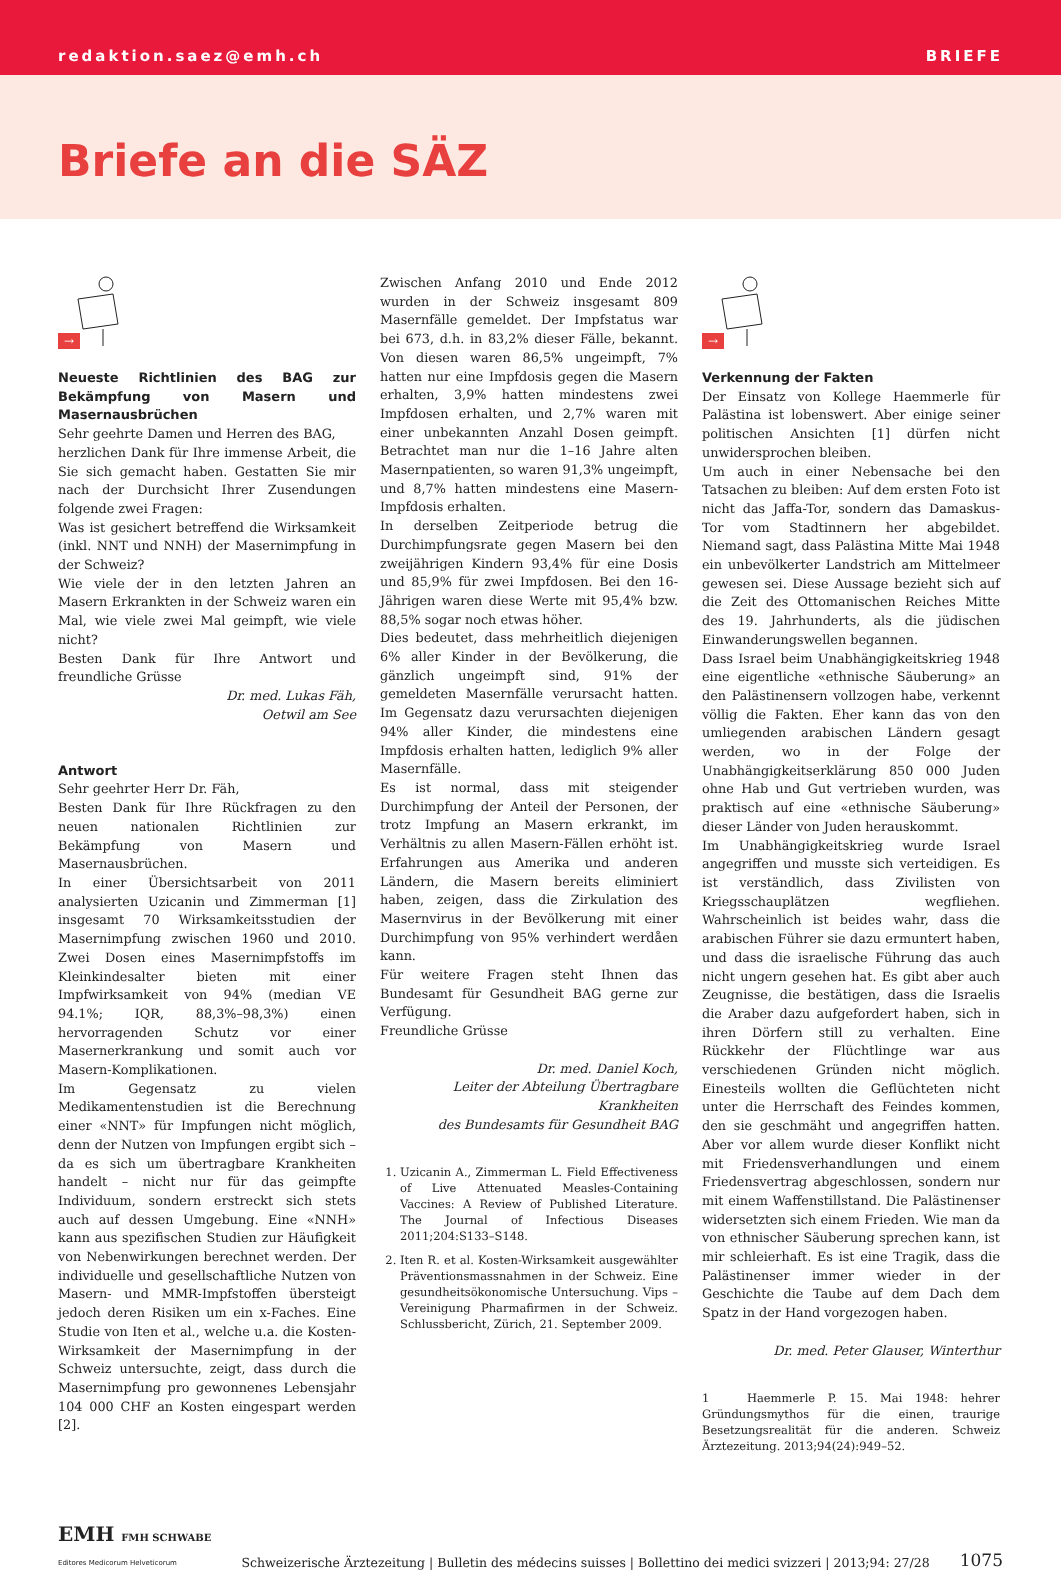redaktion.saez@emh.ch BRIEFE
Briefe an die SÄZ
→
Neueste Richtlinien des BAG zur Bekämpfung von Masern und Masernausbrüchen
Sehr geehrte Damen und Herren des BAG,
herzlichen Dank für Ihre immense Arbeit, die Sie sich gemacht haben. Gestatten Sie mir nach der Durchsicht Ihrer Zusendungen folgende zwei Fragen:
Was ist gesichert betreffend die Wirksamkeit (inkl. NNT und NNH) der Masernimpfung in der Schweiz?
Wie viele der in den letzten Jahren an Masern Erkrankten in der Schweiz waren ein Mal, wie viele zwei Mal geimpft, wie viele nicht?
Besten Dank für Ihre Antwort und freundliche Grüsse
Dr. med. Lukas Fäh,
Oetwil am See
Antwort
Sehr geehrter Herr Dr. Fäh,
Besten Dank für Ihre Rückfragen zu den neuen nationalen Richtlinien zur Bekämpfung von Masern und Masernausbrüchen.
In einer Übersichtsarbeit von 2011 analysierten Uzicanin und Zimmerman [1] insgesamt 70 Wirksamkeitsstudien der Masernimpfung zwischen 1960 und 2010. Zwei Dosen eines Masernimpfstoffs im Kleinkindesalter bieten mit einer Impfwirksamkeit von 94% (median VE 94.1%; IQR, 88,3%–98,3%) einen hervorragenden Schutz vor einer Masernerkrankung und somit auch vor Masern-Komplikationen.
Im Gegensatz zu vielen Medikamentenstudien ist die Berechnung einer «NNT» für Impfungen nicht möglich, denn der Nutzen von Impfungen ergibt sich – da es sich um übertragbare Krankheiten handelt – nicht nur für das geimpfte Individuum, sondern erstreckt sich stets auch auf dessen Umgebung. Eine «NNH» kann aus spezifischen Studien zur Häufigkeit von Nebenwirkungen berechnet werden. Der individuelle und gesellschaftliche Nutzen von Masern- und MMR-Impfstoffen übersteigt jedoch deren Risiken um ein x-Faches. Eine Studie von Iten et al., welche u.a. die Kosten-Wirksamkeit der Masernimpfung in der Schweiz untersuchte, zeigt, dass durch die Masernimpfung pro gewonnenes Lebensjahr 104 000 CHF an Kosten eingespart werden [2].
Zwischen Anfang 2010 und Ende 2012 wurden in der Schweiz insgesamt 809 Masernfälle gemeldet. Der Impfstatus war bei 673, d.h. in 83,2% dieser Fälle, bekannt. Von diesen waren 86,5% ungeimpft, 7% hatten nur eine Impfdosis gegen die Masern erhalten, 3,9% hatten mindestens zwei Impfdosen erhalten, und 2,7% waren mit einer unbekannten Anzahl Dosen geimpft. Betrachtet man nur die 1–16 Jahre alten Masernpatienten, so waren 91,3% ungeimpft, und 8,7% hatten mindestens eine Masern-Impfdosis erhalten.
In derselben Zeitperiode betrug die Durchimpfungsrate gegen Masern bei den zweijährigen Kindern 93,4% für eine Dosis und 85,9% für zwei Impfdosen. Bei den 16-Jährigen waren diese Werte mit 95,4% bzw. 88,5% sogar noch etwas höher.
Dies bedeutet, dass mehrheitlich diejenigen 6% aller Kinder in der Bevölkerung, die gänzlich ungeimpft sind, 91% der gemeldeten Masernfälle verursacht hatten. Im Gegensatz dazu verursachten diejenigen 94% aller Kinder, die mindestens eine Impfdosis erhalten hatten, lediglich 9% aller Masernfälle.
Es ist normal, dass mit steigender Durchimpfung der Anteil der Personen, der trotz Impfung an Masern erkrankt, im Verhältnis zu allen Masern-Fällen erhöht ist. Erfahrungen aus Amerika und anderen Ländern, die Masern bereits eliminiert haben, zeigen, dass die Zirkulation des Masernvirus in der Bevölkerung mit einer Durchimpfung von 95% verhindert werdåen kann.
Für weitere Fragen steht Ihnen das Bundesamt für Gesundheit BAG gerne zur Verfügung.
Freundliche Grüsse
Dr. med. Daniel Koch,
Leiter der Abteilung Übertragbare Krankheiten
des Bundesamts für Gesundheit BAG
1. Uzicanin A., Zimmerman L. Field Effectiveness of Live Attenuated Measles-Containing Vaccines: A Review of Published Literature. The Journal of Infectious Diseases 2011;204:S133–S148.
2. Iten R. et al. Kosten-Wirksamkeit ausgewählter Präventionsmassnahmen in der Schweiz. Eine gesundheitsökonomische Untersuchung. Vips – Vereinigung Pharmafirmen in der Schweiz. Schlussbericht, Zürich, 21. September 2009.
→
Verkennung der Fakten
Der Einsatz von Kollege Haemmerle für Palästina ist lobenswert. Aber einige seiner politischen Ansichten [1] dürfen nicht unwidersprochen bleiben.
Um auch in einer Nebensache bei den Tatsachen zu bleiben: Auf dem ersten Foto ist nicht das Jaffa-Tor, sondern das Damaskus-Tor vom Stadtinnern her abgebildet. Niemand sagt, dass Palästina Mitte Mai 1948 ein unbevölkerter Landstrich am Mittelmeer gewesen sei. Diese Aussage bezieht sich auf die Zeit des Ottomanischen Reiches Mitte des 19. Jahrhunderts, als die jüdischen Einwanderungswellen begannen.
Dass Israel beim Unabhängigkeitskrieg 1948 eine eigentliche «ethnische Säuberung» an den Palästinensern vollzogen habe, verkennt völlig die Fakten. Eher kann das von den umliegenden arabischen Ländern gesagt werden, wo in der Folge der Unabhängigkeitserklärung 850 000 Juden ohne Hab und Gut vertrieben wurden, was praktisch auf eine «ethnische Säuberung» dieser Länder von Juden herauskommt.
Im Unabhängigkeitskrieg wurde Israel angegriffen und musste sich verteidigen. Es ist verständlich, dass Zivilisten von Kriegsschauplätzen wegfliehen. Wahrscheinlich ist beides wahr, dass die arabischen Führer sie dazu ermuntert haben, und dass die israelische Führung das auch nicht ungern gesehen hat. Es gibt aber auch Zeugnisse, die bestätigen, dass die Israelis die Araber dazu aufgefordert haben, sich in ihren Dörfern still zu verhalten. Eine Rückkehr der Flüchtlinge war aus verschiedenen Gründen nicht möglich. Einesteils wollten die Geflüchteten nicht unter die Herrschaft des Feindes kommen, den sie geschmäht und angegriffen hatten. Aber vor allem wurde dieser Konflikt nicht mit Friedensverhandlungen und einem Friedensvertrag abgeschlossen, sondern nur mit einem Waffenstillstand. Die Palästinenser widersetzten sich einem Frieden. Wie man da von ethnischer Säuberung sprechen kann, ist mir schleierhaft. Es ist eine Tragik, dass die Palästinenser immer wieder in der Geschichte die Taube auf dem Dach dem Spatz in der Hand vorgezogen haben.
Dr. med. Peter Glauser, Winterthur
1 Haemmerle P. 15. Mai 1948: hehrer Gründungsmythos für die einen, traurige Besetzungsrealität für die anderen. Schweiz Ärztezeitung. 2013;94(24):949–52.
EMH FMH SCHWABE
Editores Medicorum Helveticorum
Schweizerische Ärztezeitung | Bulletin des médecins suisses | Bollettino dei medici svizzeri | 2013;94: 27/28
1075